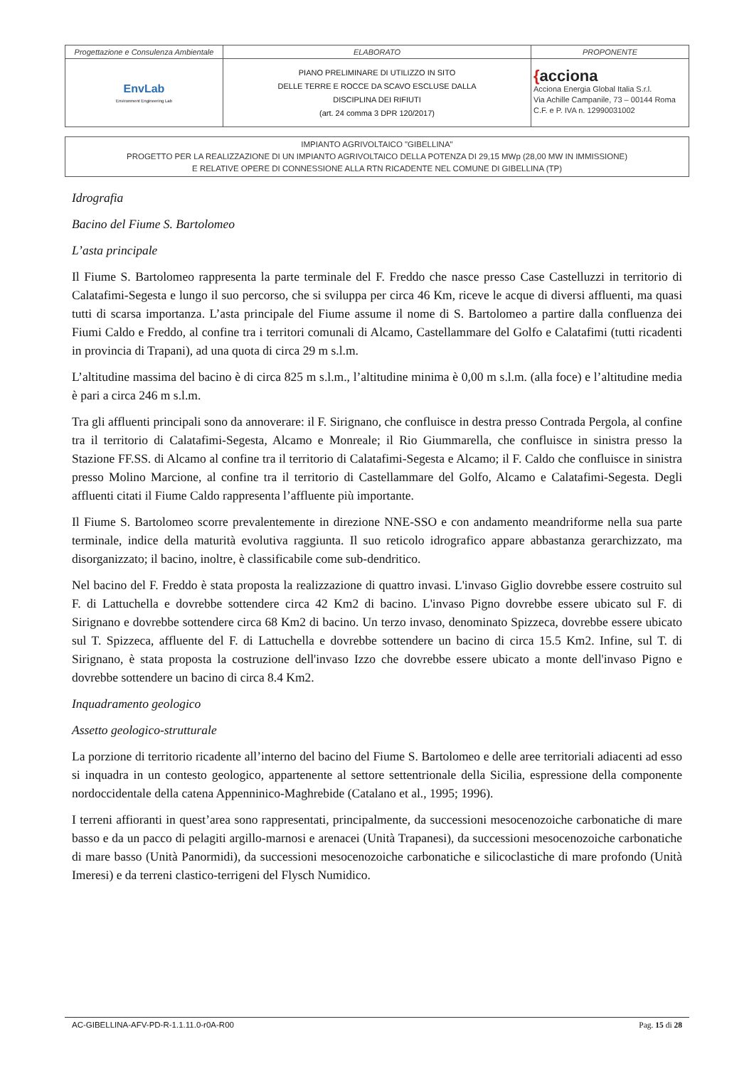| Progettazione e Consulenza Ambientale | ELABORATO | PROPONENTE |
| EnvLab Environment Engineering Lab | PIANO PRELIMINARE DI UTILIZZO IN SITO DELLE TERRE E ROCCE DA SCAVO ESCLUSE DALLA DISCIPLINA DEI RIFIUTI (art. 24 comma 3 DPR 120/2017) | { acciona Acciona Energia Global Italia S.r.l. Via Achille Campanile, 73 – 00144 Roma C.F. e P. IVA n. 12990031002 |
IMPIANTO AGRIVOLTAICO "GIBELLINA"
PROGETTO PER LA REALIZZAZIONE DI UN IMPIANTO AGRIVOLTAICO DELLA POTENZA DI 29,15 MWp (28,00 MW IN IMMISSIONE)
E RELATIVE OPERE DI CONNESSIONE ALLA RTN RICADENTE NEL COMUNE DI GIBELLINA (TP)
Idrografia
Bacino del Fiume S. Bartolomeo
L’asta principale
Il Fiume S. Bartolomeo rappresenta la parte terminale del F. Freddo che nasce presso Case Castelluzzi in territorio di Calatafimi-Segesta e lungo il suo percorso, che si sviluppa per circa 46 Km, riceve le acque di diversi affluenti, ma quasi tutti di scarsa importanza. L’asta principale del Fiume assume il nome di S. Bartolomeo a partire dalla confluenza dei Fiumi Caldo e Freddo, al confine tra i territori comunali di Alcamo, Castellammare del Golfo e Calatafimi (tutti ricadenti in provincia di Trapani), ad una quota di circa 29 m s.l.m.
L’altitudine massima del bacino è di circa 825 m s.l.m., l’altitudine minima è 0,00 m s.l.m. (alla foce) e l’altitudine media è pari a circa 246 m s.l.m.
Tra gli affluenti principali sono da annoverare: il F. Sirignano, che confluisce in destra presso Contrada Pergola, al confine tra il territorio di Calatafimi-Segesta, Alcamo e Monreale; il Rio Giummarella, che confluisce in sinistra presso la Stazione FF.SS. di Alcamo al confine tra il territorio di Calatafimi-Segesta e Alcamo; il F. Caldo che confluisce in sinistra presso Molino Marcione, al confine tra il territorio di Castellammare del Golfo, Alcamo e Calatafimi-Segesta. Degli affluenti citati il Fiume Caldo rappresenta l’affluente più importante.
Il Fiume S. Bartolomeo scorre prevalentemente in direzione NNE-SSO e con andamento meandriforme nella sua parte terminale, indice della maturità evolutiva raggiunta. Il suo reticolo idrografico appare abbastanza gerarchizzato, ma disorganizzato; il bacino, inoltre, è classificabile come sub-dendritico.
Nel bacino del F. Freddo è stata proposta la realizzazione di quattro invasi. L'invaso Giglio dovrebbe essere costruito sul F. di Lattuchella e dovrebbe sottendere circa 42 Km2 di bacino. L'invaso Pigno dovrebbe essere ubicato sul F. di Sirignano e dovrebbe sottendere circa 68 Km2 di bacino. Un terzo invaso, denominato Spizzeca, dovrebbe essere ubicato sul T. Spizzeca, affluente del F. di Lattuchella e dovrebbe sottendere un bacino di circa 15.5 Km2. Infine, sul T. di Sirignano, è stata proposta la costruzione dell'invaso Izzo che dovrebbe essere ubicato a monte dell'invaso Pigno e dovrebbe sottendere un bacino di circa 8.4 Km2.
Inquadramento geologico
Assetto geologico-strutturale
La porzione di territorio ricadente all’interno del bacino del Fiume S. Bartolomeo e delle aree territoriali adiacenti ad esso si inquadra in un contesto geologico, appartenente al settore settentrionale della Sicilia, espressione della componente nordoccidentale della catena Appenninico-Maghrebide (Catalano et al., 1995; 1996).
I terreni affioranti in quest’area sono rappresentati, principalmente, da successioni mesocenozoiche carbonatiche di mare basso e da un pacco di pelagiti argillo-marnosi e arenacei (Unità Trapanesi), da successioni mesocenozoiche carbonatiche di mare basso (Unità Panormidi), da successioni mesocenozoiche carbonatiche e silicoclastiche di mare profondo (Unità Imeresi) e da terreni clastico-terrigeni del Flysch Numidico.
AC-GIBELLINA-AFV-PD-R-1.1.11.0-r0A-R00 Pag. 15 di 28